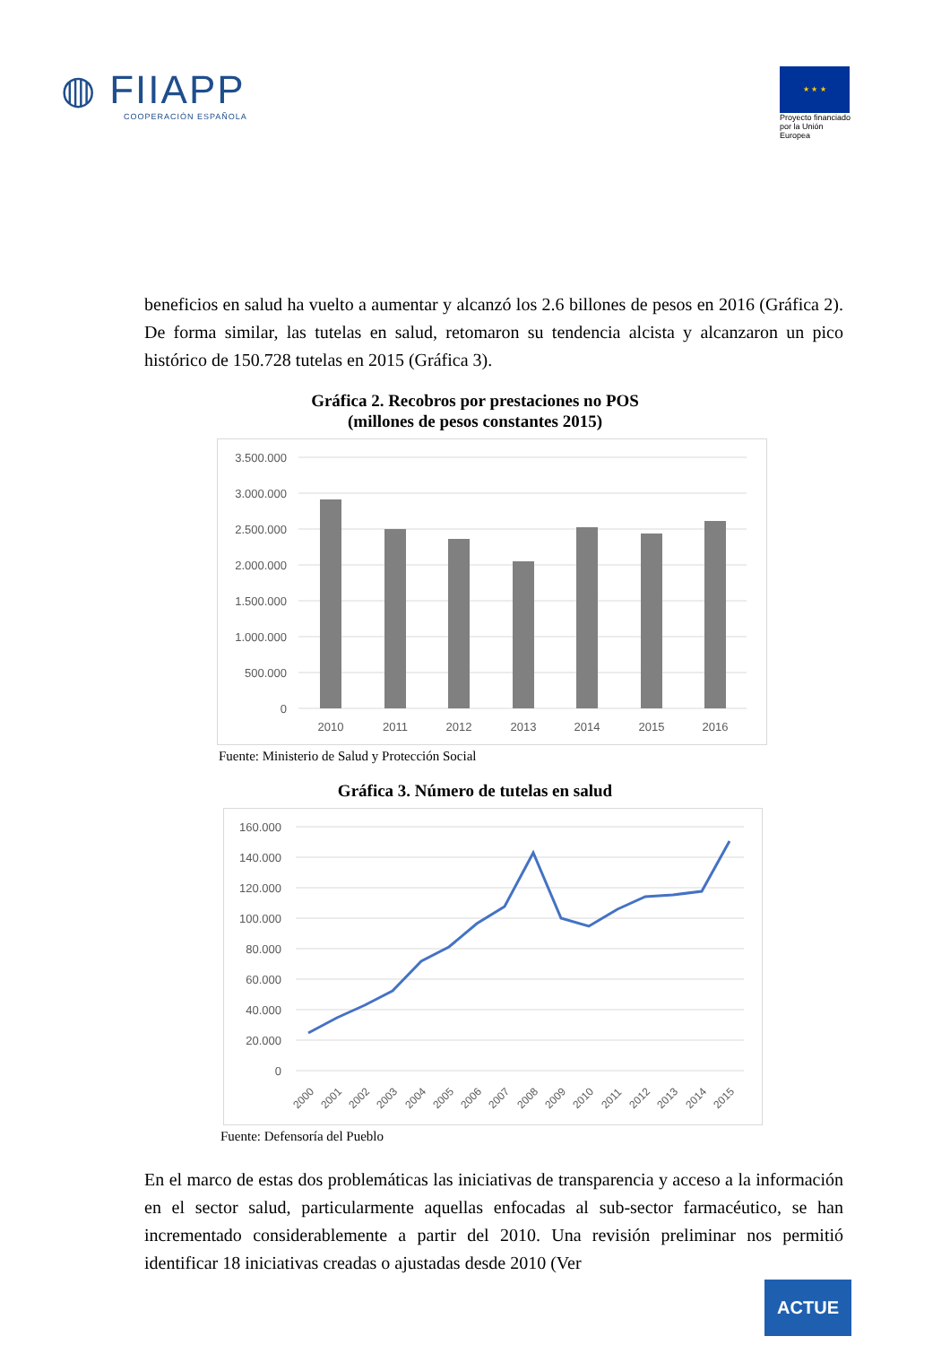◍ FIIAPP
COOPERACIÓN ESPAÑOLA
★ ★ ★
Proyecto financiado por la Unión Europea
beneficios en salud ha vuelto a aumentar y alcanzó los 2.6 billones de pesos en 2016 (Gráfica 2). De forma similar, las tutelas en salud, retomaron su tendencia alcista y alcanzaron un pico histórico de 150.728 tutelas en 2015 (Gráfica 3).
Gráfica 2. Recobros por prestaciones no POS
(millones de pesos constantes 2015)
3.500.000
3.000.000
2.500.000
2.000.000
1.500.000
1.000.000
500.000
0
2010
2011
2012
2013
2014
2015
2016
Fuente: Ministerio de Salud y Protección Social
Gráfica 3. Número de tutelas en salud
160.000
140.000
120.000
100.000
80.000
60.000
40.000
20.000
0
2000
2001
2002
2003
2004
2005
2006
2007
2008
2009
2010
2011
2012
2013
2014
2015
Fuente: Defensoría del Pueblo
En el marco de estas dos problemáticas las iniciativas de transparencia y acceso a la información en el sector salud, particularmente aquellas enfocadas al sub-sector farmacéutico, se han incrementado considerablemente a partir del 2010. Una revisión preliminar nos permitió identificar 18 iniciativas creadas o ajustadas desde 2010 (Ver
ACTUE